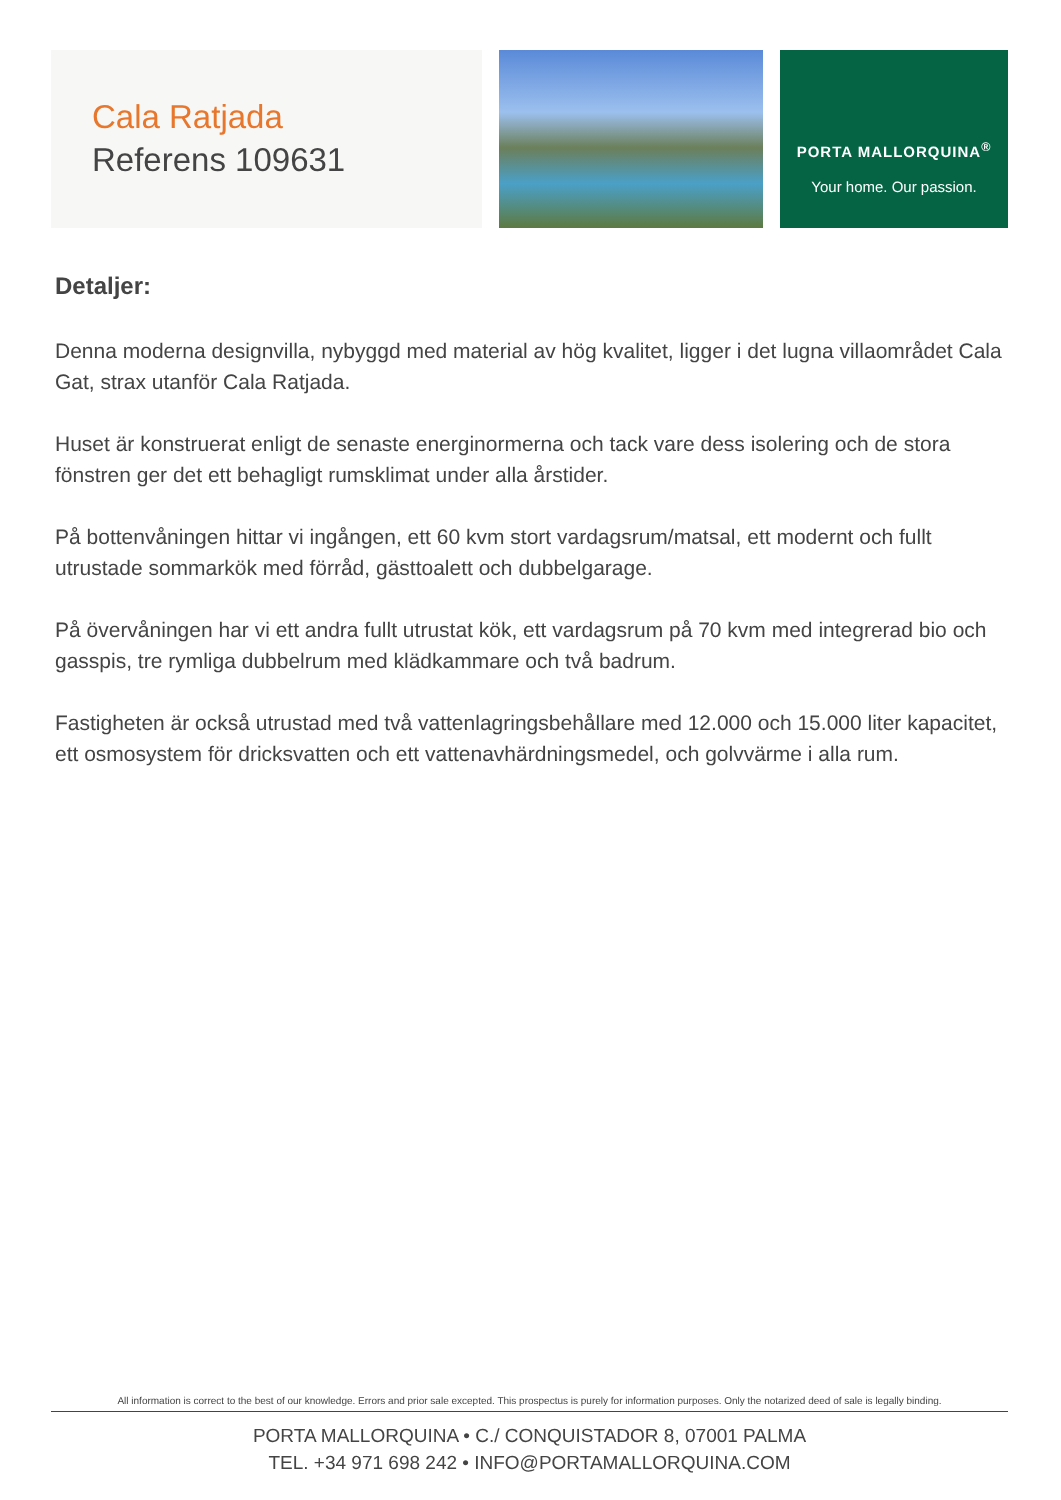Cala Ratjada
Referens 109631
PORTA MALLORQUINA<sup>®</sup>
Your home. Our passion.
Detaljer:
Denna moderna designvilla, nybyggd med material av hög kvalitet, ligger i det lugna villaområdet Cala Gat, strax utanför Cala Ratjada.
Huset är konstruerat enligt de senaste energinormerna och tack vare dess isolering och de stora fönstren ger det ett behagligt rumsklimat under alla årstider.
På bottenvåningen hittar vi ingången, ett 60 kvm stort vardagsrum/matsal, ett modernt och fullt utrustade sommarkök med förråd, gästtoalett och dubbelgarage.
På övervåningen har vi ett andra fullt utrustat kök, ett vardagsrum på 70 kvm med integrerad bio och gasspis, tre rymliga dubbelrum med klädkammare och två badrum.
Fastigheten är också utrustad med två vattenlagringsbehållare med 12.000 och 15.000 liter kapacitet, ett osmosystem för dricksvatten och ett vattenavhärdningsmedel, och golvvärme i alla rum.
All information is correct to the best of our knowledge. Errors and prior sale excepted. This prospectus is purely for information purposes. Only the notarized deed of sale is legally binding.
PORTA MALLORQUINA • C./ CONQUISTADOR 8, 07001 PALMA
TEL. +34 971 698 242 • INFO@PORTAMALLORQUINA.COM